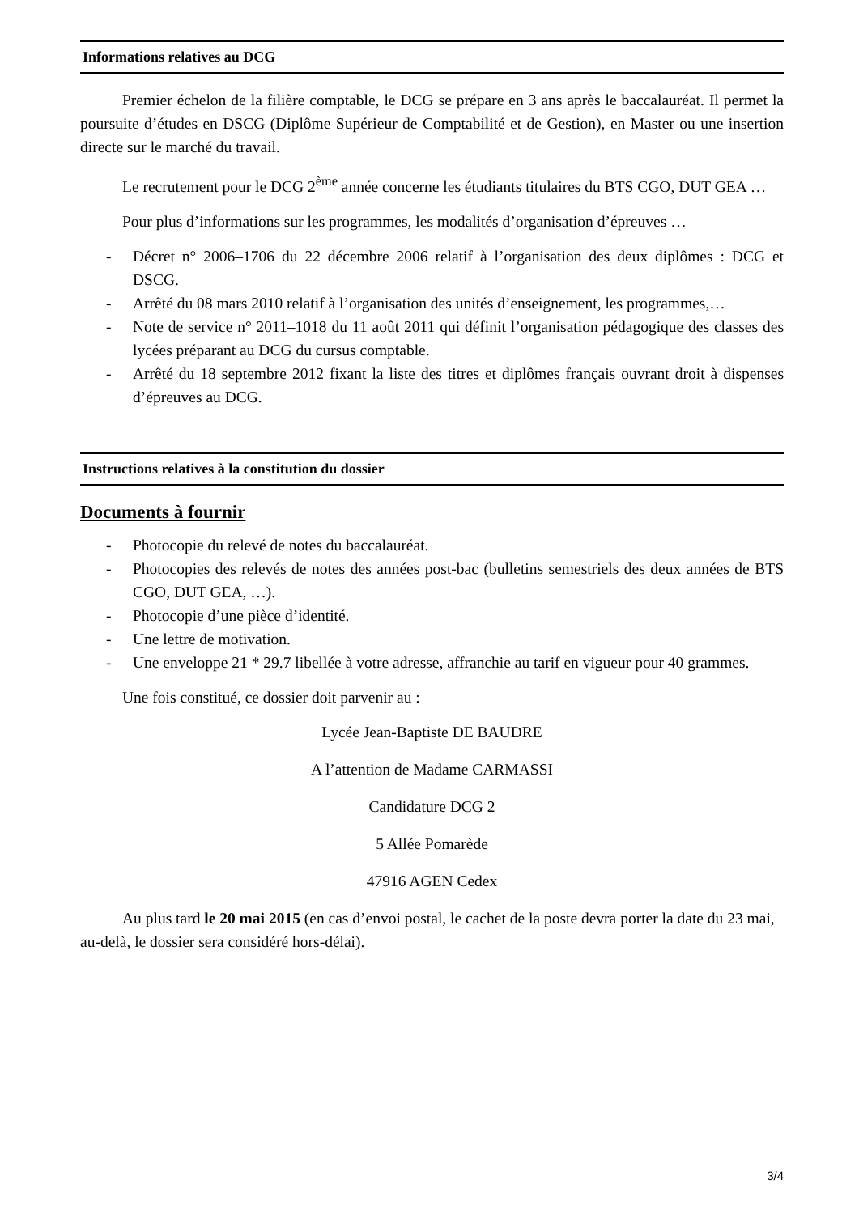Informations relatives au DCG
Premier échelon de la filière comptable, le DCG se prépare en 3 ans après le baccalauréat. Il permet la poursuite d’études en DSCG (Diplôme Supérieur de Comptabilité et de Gestion), en Master ou une insertion directe sur le marché du travail.
Le recrutement pour le DCG 2<sup>ème</sup> année concerne les étudiants titulaires du BTS CGO, DUT GEA …
Pour plus d’informations sur les programmes, les modalités d’organisation d’épreuves …
- Décret n° 2006–1706 du 22 décembre 2006 relatif à l’organisation des deux diplômes : DCG et DSCG.
- Arrêté du 08 mars 2010 relatif à l’organisation des unités d’enseignement, les programmes,…
- Note de service n° 2011–1018 du 11 août 2011 qui définit l’organisation pédagogique des classes des lycées préparant au DCG du cursus comptable.
- Arrêté du 18 septembre 2012 fixant la liste des titres et diplômes français ouvrant droit à dispenses d’épreuves au DCG.
Instructions relatives à la constitution du dossier
Documents à fournir
- Photocopie du relevé de notes du baccalauréat.
- Photocopies des relevés de notes des années post-bac (bulletins semestriels des deux années de BTS CGO, DUT GEA, …).
- Photocopie d’une pièce d’identité.
- Une lettre de motivation.
- Une enveloppe 21 * 29.7 libellée à votre adresse, affranchie au tarif en vigueur pour 40 grammes.
Une fois constitué, ce dossier doit parvenir au :
Lycée Jean-Baptiste DE BAUDRE
A l’attention de Madame CARMASSI
Candidature DCG 2
5 Allée Pomarède
47916 AGEN Cedex
Au plus tard le 20 mai 2015 (en cas d’envoi postal, le cachet de la poste devra porter la date du 23 mai, au-delà, le dossier sera considéré hors-délai).
3/4